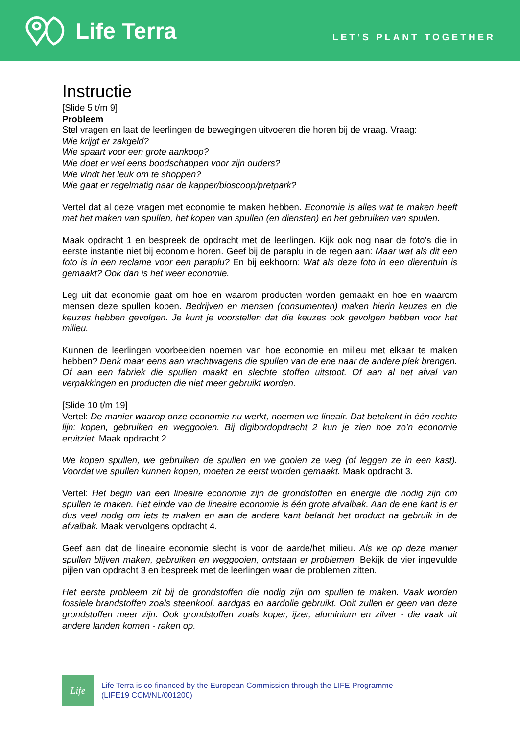Life Terra
LET’S PLANT TOGETHER
Instructie
[Slide 5 t/m 9]
Probleem
Stel vragen en laat de leerlingen de bewegingen uitvoeren die horen bij de vraag. Vraag:
Wie krijgt er zakgeld?
Wie spaart voor een grote aankoop?
Wie doet er wel eens boodschappen voor zijn ouders?
Wie vindt het leuk om te shoppen?
Wie gaat er regelmatig naar de kapper/bioscoop/pretpark?
Vertel dat al deze vragen met economie te maken hebben. Economie is alles wat te maken heeft met het maken van spullen, het kopen van spullen (en diensten) en het gebruiken van spullen.
Maak opdracht 1 en bespreek de opdracht met de leerlingen. Kijk ook nog naar de foto’s die in eerste instantie niet bij economie horen. Geef bij de paraplu in de regen aan: Maar wat als dit een foto is in een reclame voor een paraplu? En bij eekhoorn: Wat als deze foto in een dierentuin is gemaakt? Ook dan is het weer economie.
Leg uit dat economie gaat om hoe en waarom producten worden gemaakt en hoe en waarom mensen deze spullen kopen. Bedrijven en mensen (consumenten) maken hierin keuzes en die keuzes hebben gevolgen. Je kunt je voorstellen dat die keuzes ook gevolgen hebben voor het milieu.
Kunnen de leerlingen voorbeelden noemen van hoe economie en milieu met elkaar te maken hebben? Denk maar eens aan vrachtwagens die spullen van de ene naar de andere plek brengen. Of aan een fabriek die spullen maakt en slechte stoffen uitstoot. Of aan al het afval van verpakkingen en producten die niet meer gebruikt worden.
[Slide 10 t/m 19]
Vertel: De manier waarop onze economie nu werkt, noemen we lineair. Dat betekent in één rechte lijn: kopen, gebruiken en weggooien. Bij digibordopdracht 2 kun je zien hoe zo’n economie eruitziet. Maak opdracht 2.
We kopen spullen, we gebruiken de spullen en we gooien ze weg (of leggen ze in een kast). Voordat we spullen kunnen kopen, moeten ze eerst worden gemaakt. Maak opdracht 3.
Vertel: Het begin van een lineaire economie zijn de grondstoffen en energie die nodig zijn om spullen te maken. Het einde van de lineaire economie is één grote afvalbak. Aan de ene kant is er dus veel nodig om iets te maken en aan de andere kant belandt het product na gebruik in de afvalbak. Maak vervolgens opdracht 4.
Geef aan dat de lineaire economie slecht is voor de aarde/het milieu. Als we op deze manier spullen blijven maken, gebruiken en weggooien, ontstaan er problemen. Bekijk de vier ingevulde pijlen van opdracht 3 en bespreek met de leerlingen waar de problemen zitten.
Het eerste probleem zit bij de grondstoffen die nodig zijn om spullen te maken. Vaak worden fossiele brandstoffen zoals steenkool, aardgas en aardolie gebruikt. Ooit zullen er geen van deze grondstoffen meer zijn. Ook grondstoffen zoals koper, ijzer, aluminium en zilver - die vaak uit andere landen komen - raken op.
Life
Life Terra is co-financed by the European Commission through the LIFE Programme
(LIFE19 CCM/NL/001200)